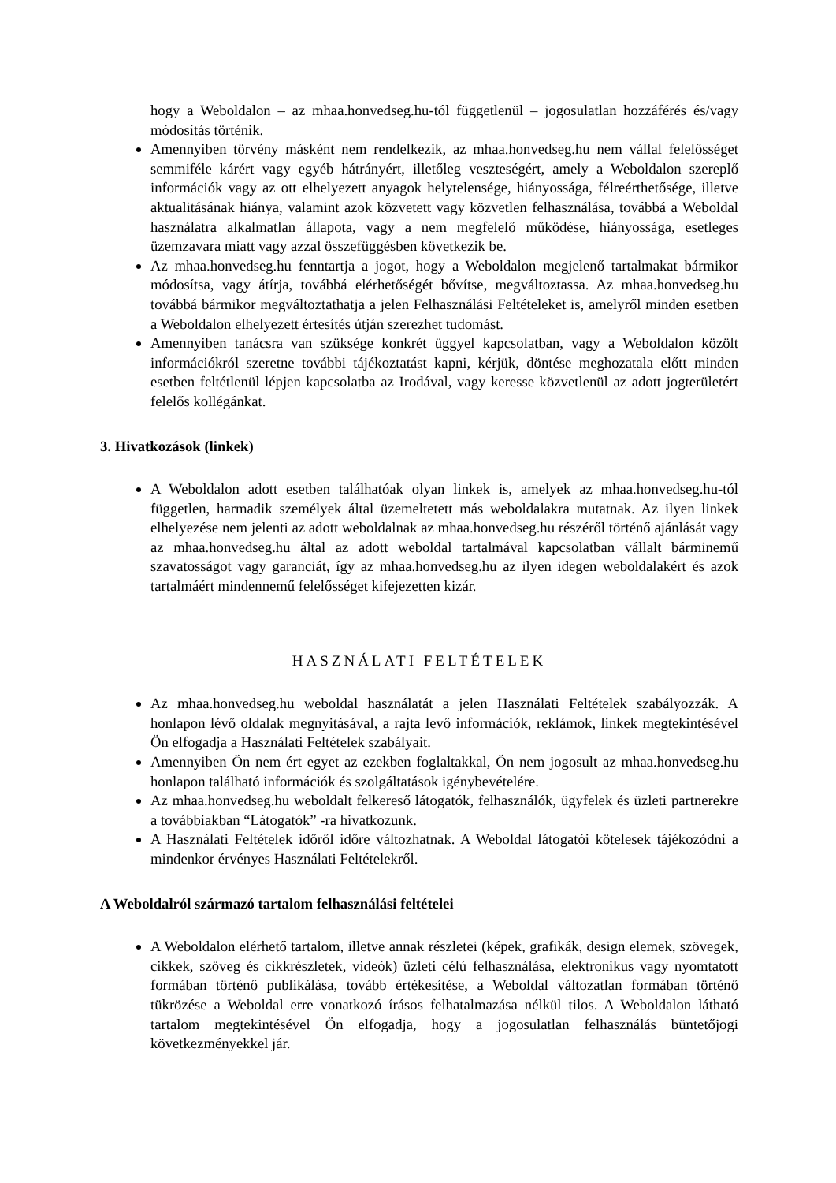hogy a Weboldalon – az mhaa.honvedseg.hu-tól függetlenül – jogosulatlan hozzáférés és/vagy módosítás történik.
Amennyiben törvény másként nem rendelkezik, az mhaa.honvedseg.hu nem vállal felelősséget semmiféle kárért vagy egyéb hátrányért, illetőleg veszteségért, amely a Weboldalon szereplő információk vagy az ott elhelyezett anyagok helytelensége, hiányossága, félreérthetősége, illetve aktualitásának hiánya, valamint azok közvetett vagy közvetlen felhasználása, továbbá a Weboldal használatra alkalmatlan állapota, vagy a nem megfelelő működése, hiányossága, esetleges üzemzavara miatt vagy azzal összefüggésben következik be.
Az mhaa.honvedseg.hu fenntartja a jogot, hogy a Weboldalon megjelenő tartalmakat bármikor módosítsa, vagy átírja, továbbá elérhetőségét bővítse, megváltoztassa. Az mhaa.honvedseg.hu továbbá bármikor megváltoztathatja a jelen Felhasználási Feltételeket is, amelyről minden esetben a Weboldalon elhelyezett értesítés útján szerezhet tudomást.
Amennyiben tanácsra van szüksége konkrét üggyel kapcsolatban, vagy a Weboldalon közölt információkról szeretne további tájékoztatást kapni, kérjük, döntése meghozatala előtt minden esetben feltétlenül lépjen kapcsolatba az Irodával, vagy keresse közvetlenül az adott jogterületért felelős kollégánkat.
3. Hivatkozások (linkek)
A Weboldalon adott esetben találhatóak olyan linkek is, amelyek az mhaa.honvedseg.hu-tól független, harmadik személyek által üzemeltetett más weboldalakra mutatnak. Az ilyen linkek elhelyezése nem jelenti az adott weboldalnak az mhaa.honvedseg.hu részéről történő ajánlását vagy az mhaa.honvedseg.hu által az adott weboldal tartalmával kapcsolatban vállalt bárminemű szavatosságot vagy garanciát, így az mhaa.honvedseg.hu az ilyen idegen weboldalakért és azok tartalmáért mindennemű felelősséget kifejezetten kizár.
HASZNÁLATI FELTÉTELEK
Az mhaa.honvedseg.hu weboldal használatát a jelen Használati Feltételek szabályozzák. A honlapon lévő oldalak megnyitásával, a rajta levő információk, reklámok, linkek megtekintésével Ön elfogadja a Használati Feltételek szabályait.
Amennyiben Ön nem ért egyet az ezekben foglaltakkal, Ön nem jogosult az mhaa.honvedseg.hu honlapon található információk és szolgáltatások igénybevételére.
Az mhaa.honvedseg.hu weboldalt felkereső látogatók, felhasználók, ügyfelek és üzleti partnerekre a továbbiakban “Látogatók” -ra hivatkozunk.
A Használati Feltételek időről időre változhatnak. A Weboldal látogatói kötelesek tájékozódni a mindenkor érvényes Használati Feltételekről.
A Weboldalról származó tartalom felhasználási feltételei
A Weboldalon elérhető tartalom, illetve annak részletei (képek, grafikák, design elemek, szövegek, cikkek, szöveg és cikkrészletek, videók) üzleti célú felhasználása, elektronikus vagy nyomtatott formában történő publikálása, tovább értékesítése, a Weboldal változatlan formában történő tükrözése a Weboldal erre vonatkozó írásos felhatalmazása nélkül tilos. A Weboldalon látható tartalom megtekintésével Ön elfogadja, hogy a jogosulatlan felhasználás büntetőjogi következményekkel jár.